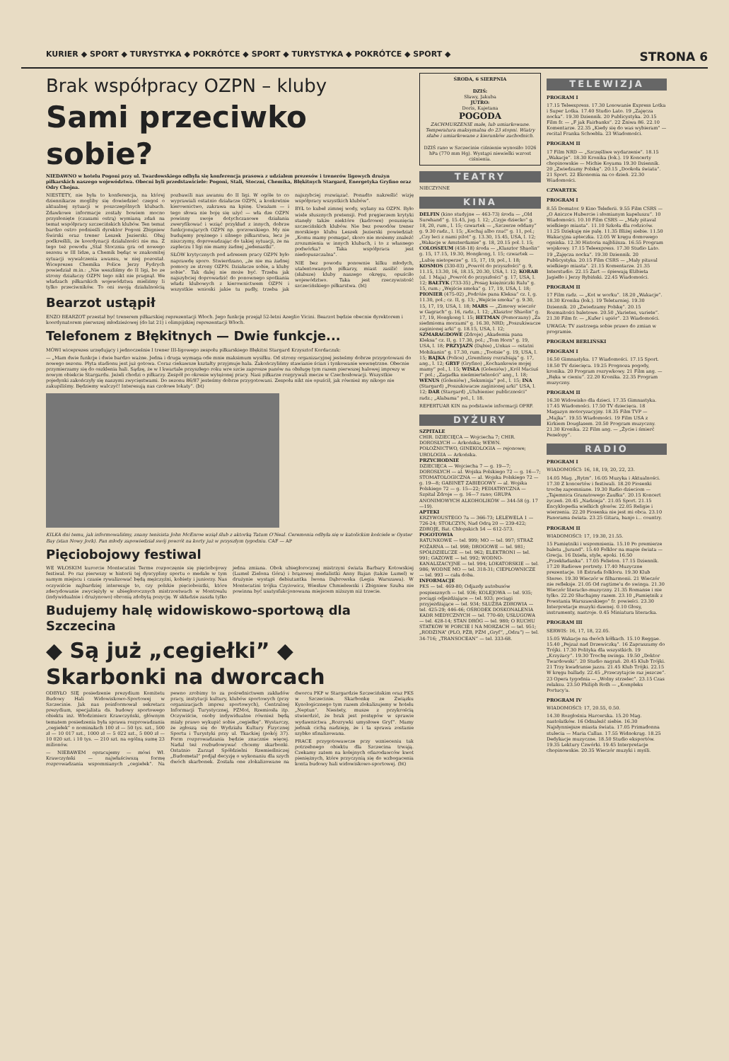KURIER ◆ SPORT ◆ TURYSTYKA ◆ POKRÓTCE ◆ SPORT ◆ TURYSTYKA ◆ POKRÓTCE ◆ SPORT ◆ STRONA 6
Brak współpracy OZPN – kluby
Sami przeciwko sobie?
NIEDAWNO w hotelu Pogoni przy ul. Twardowskiego odbyła się konferencja prasowa z udziałem prezesów i trenerów ligowych drużyn piłkarskich naszego województwa. Obecni byli przedstawiciele: Pogoni, Stali, Stoczni, Chemika, Błękitnych Stargard, Energetyka Gryfino oraz Odry Chojna.
NIESTETY, nie była to konferencja, na której dziennikarze mogliby się dowiedzieć czegoś o aktualnej sytuacji w poszczególnych klubach. Zdawkowe informacje zostały bowiem mocno przysłonięte (czasami ostrą) wymianą zdań na temat współpracy szczecińskich klubów. Ten temat bardzo ostro podnieśli dyrektor Pogoni Zbigniew Świrski oraz trener Leszek Jezierski. Obaj podkreślili, że koordynacji działalności nie ma. Z tego też powodu „Stal Stocznia gra od nowego sezonu w III lidze, a Chemik będąc w znakomitej sytuacji wywalczenia awansu, w niej pozostał. Wiceprezes Chemika Police Jerzy Fydrych powiedział m.in.: „Nie weszliśmy do II ligi, bo ze strony działaczy OZPN tego nikt nie pragnął. We władzach piłkarskich województwa mieliśmy li tylko przeciwników. To oni swoją działalnością pozbawili nas awansu do II ligi. W ogóle to co wyprawiali ostatnio działacze OZPN, a konkretnie kierownictwo, zakrawa na kpinę. Uważam — i tego słowa nie boję się użyć — wła dze OZPN powinny swoje dotychczasowe działania zweryfikować i wziąć przykład z innych, dobrze funkcjonujących OZPN np. gorzowskiego. My nie budujemy prężnego i silnego piłkarstwa, lecz je niszczymy, doprowadzając do takiej sytuacji, że na zapleczu I ligi nie mamy żadnej „jedenastki”.
SŁÓW krytycznych pod adresem pracy OZPN było naprawdę sporo. Stwierdzano, „że nie ma żadnej pomocy ze strony OZPN. Działacze sobie, a kluby sobie”. Tak dalej nie może być. Trzeba jak najszybciej doprowadzić do ponownego spotkania władz klubowych z kierownictwem OZPN i wszystkie wnioski jakie tu padły, trzeba jak najszybciej rozwiązać. Ponadto nakreślić wizję współpracy wszystkich klubów”.
BYŁ to kubeł zimnej wody, wylany na OZPN. Było wiele słusznych pretensji. Pod pręgierzem krytyki stanęły także niektóre (kadrowe) posunięcia szczecińskich klubów. Nie bez powodów trener morskiego klubu Leszek Jezierski powiedział: „Komu mamy pomagać, skoro nie możemy znaleźć zrozumienia w innych klubach, i to z własnego podwórka? Taka współpraca jest niedopuszczalna”.
NIE bez powodu ponownie kilku młodych, utalentowanych piłkarzy, miast zasilić inne (słabsze) kluby naszego okręgu, opuściło województwo. Taka jest rzeczywistość szczecińskiego piłkarstwa. (bt)
Bearzot ustąpił
ENZO BEARZOT przestał być trenerem piłkarskiej reprezentacji Włoch. Jego funkcję przejął 52-letni Azeglio Vicini. Bearzot będzie obecnie dyrektorem i koordynatorem pierwszej młodzieżowej (do lat 21) i olimpijskiej reprezentacji Włoch.
Telefonem z Błękitnych — Dwie funkcje...
MÓWI wiceprezes urzędujący i jednocześnie I trener III-ligowego zespołu piłkarskiego Błękitni Stargard Krzysztof Kordaczuk:
— „Mam dwie funkcje i dwie bardzo ważne. Jedna i druga wymaga ode mnie maksimum wysiłku. Od strony organizacyjnej jesteśmy dobrze przygotowani do nowego sezonu. Płyta stadionu jest już gotowa. Coraz ciekawsze kształty przyjmuje hala. Zakończyliśmy stawianie ścian i tynkowanie wewnętrzne. Obecnie przymierzamy się do oszklenia hali. Sądzę, że w I kwartale przyszłego roku wre szcie zaprosze panów na obsługę tym razem pierwszej halowej imprezy w nowym obiekcie Stargardu. Jeżeli chodzi o piłkarzy. Zespół po okresie wytężonej pracy. Nasi piłkarze rozgrywali mecze w Czechosłowacji. Wszystkie pojedynki zakończyły się naszymi zwycięstwami. Do sezonu 86/87 jesteśmy dobrze przygotowani. Zespołu nikt nie opuścił, jak również my nikogo nie zakupiliśmy. Będziemy walczyć! Interesują nas czołowe lokaty”. (bt)
KILKA dni temu, jak informowaliśmy, znany tenisista John McEnroe wziął ślub z aktorką Tatum O'Neal. Ceremonia odbyła się w katolickim kościele w Oyster Bay (stan Nowy Jork). Pan młody zapowiedział swój powrót na korty już w przyszłym tygodniu. CAF — AP
Pięciobojowy festiwal
WE WŁOSKIM kurorcie Montecatini Terme rozpoczęnie się pięciobojowy festiwal. Po raz pierwszy w historii tej dyscypliny sportu o medale w tym samym miejscu i czasie rywalizować będą mężczyźni, kobiety i juniorzy. Nas oczywiście najbardziej interesuje to, czy polskie pięcioboistki, które zdecydowanie zwyciężyły w ubiegłorocznych mistrzostwach w Montrealu (indywidualnie i drużynowo) obronią zdobytą pozycję. W składzie zaszła tylko jedna zmiana. Obok ubiegłorocznej mistrzyni świata Barbary Kotowskiej (Lumel Zielona Góra) i brązowej medalistki Anny Bajan (także Lumel) w drużynie wystąpi debiutantka Iwona Dąbrowska (Legia Warszawa). W Montecatini trójka Czyżowicz, Wiesław Chmielewski i Zbigniew Szuba nie powinna być usatysfakcjonowana miejscem niższym niż trzecie.
Budujemy halę widowiskowo-sportową dla Szczecina
◆ Są już „cegiełki” ◆ Skarbonki na dworcach
ODBYŁO SIĘ posiedzenie prezydium Komitetu Budowy Hali Widowiskowo-Sportowej w Szczecinie. Jak nas poinformował sekretarz prezydium, specjalista ds. budowy sportowego obiektu inż. Włodzimierz Krawczyński, głównym tematem posiedzenia była sprawa rozprowadzania „cegiełek” o nominałach 100 zł — 50 tys. szt., 500 zł — 10 017 szt., 1000 zł — 5 022 szt., 5 000 zł — 10 020 szt. i 10 tys. — 210 szt. na ogólną sumę 23 milionów.
— NIEBAWEM opracujemy — mówi Wł. Krawczyński — najwłaściwszą formę rozprowadzania wspomnianych „cegiełek”. Na pewno zrobimy to za pośrednictwem zakładów pracy, instytucji kultury, klubów sportowych (przy organizacjach imprez sportowych), Centralnej Informacji Turystycznej, PZMot, Rzemiosła itp. Oczywiście, osoby indywidualne również będą miały prawo wykupić sobie „cegiełkę”. Wystarczy, że zgłoszą się do Wydziału Kultury Fizycznej Sportu i Turystyki przy ul. Tkackiej (pokój 37). Form rozprowadzania będzie znacznie więcej. Nadal też rozbudowywać chcemy skarbonki. Ostatnio Zarząd Spółdzielni Rzemieślniczej „Budometal” podjął decyzję o wykonaniu dla szych dwóch skarbonek. Została one zlokalizowane na dworcu PKP w Stargardzie Szczecińskim oraz PKS w Szczecinie. Skarbonkę ze Związku Kynologicznego tym razem zlokalizujemy w hotelu „Neptun”. Niestety, musze z przykrością stwierdzić, że brak jest postępów w sprawie wydawnictwa „Rozrywki umysłowe Gryf”. Mamy jednak cichą nadzieję, że i ta sprawa zostanie szybko sfinalizowana.
PRACE przygotowawcze przy wznieceniu tak potrzebnego obiektu dla Szczecina trwają. Czekamy zatem na kolejnych ofiarodawców kwot pieniężnych, które przyczynią się do wzbogacenia konta budowy hali widowiskowo-sportowej. (bt)
ŚRODA, 6 SIERPNIA
DZIŚ:
Sławy, Jakuba
JUTRO:
Doris, Kajetana
POGODA
ZACHMURZENIE małe, lub umiarkowane. Temperatura maksymalna do 23 stopni. Wiatry słabe i umiarkowane z kierunków zachodnich.
DZIŚ rano w Szczecinie ciśnienie wynosiło 1026 hPa (770 mm Hg). Wystąpi niewielki wzrost ciśnienia.
TEATRY
NIECZYNNE
KINA
DELFIN (kino studyjne — 463-73) środa — „Old Surehand” g. 15.45, jug. l. 12; „Czyje dziecko” g. 18, 20, rum., l. 15; czwartek — „Szczerze oddany” g. 9.30 radz., l. 15; „Kochaj albo rzuć” g. 11, pol.; „Czy leci z nami pilot” g. 13.30, 15.45, USA, l. 12; „Wakacje w Amsterdamie” g. 18, 20.15 pol. l. 15; COLOSSEUM (458-18) środa — „Klasztor Shaolin” g. 15, 17.15, 19.30, Hongkong, l. 15; czwartek — „Lubię nietoperze” g. 15, 17, 19, pol., l. 18; KOSMOS (330-03) „Powrót do przyszłości” g. 9, 11.15, 13.30, 16, 18.15, 20.30, USA, l. 12; KORAB (ul. 1 Maja) „Powrót do przyszłości” g. 17, USA, l. 12; BAŁTYK (733-35) „Posag księżniczki Ralu” g. 15, rum.; „Wejście smoka” g. 17, 19, USA, l. 18; PIONIER (475-02) „Podróże pana Kleksa” cz. I, g. 11.30, pol.; cz. II, g. 13; „Wejście smoka” g. 9.30, 15, 17, 19, USA, l. 18; MARS — „Zimowy wieczór w Gagrach” g. 16, radz., l. 12; „Klasztor Shaolin” g. 17, 19, Hongkong l. 15; HETMAN (Pomorzany) „Za siedmioma morzami” g. 16.30, NRD; „Poszukiwacze zaginionej arki” g. 18.15, USA, l. 12; SZMARAGDOWE (Zdroje) „Akademia pana Kleksa” cz. II, g. 17.30, pol.; „Tom Horn” g. 19, USA, l. 18; PRZYJAŹŃ (Dąbie) „Unkas — ostatni Mohikanin” g. 17.30, rum.; „Tootsie” g. 19, USA, l. 15; BAJKA (Police) „Gremlinsy rozrabiają” g. 17, ang., l. 12; GRYF (Gryfino) „Kochankowie mojej mamy” pol., l. 15; WISŁA (Goleniów) „Król Maciuś I” pol.; „Zagadka nieśmiertelności” ang., l. 18; WENUS (Goleniów) „Seksmisja” pol., l. 15; INA (Stargard) „Poszukiwacze zaginionej arki” USA, l. 12; DAR (Stargard) „Ulubieniec publiczności” radz.; „Alabama” pol., l. 18.
REPERTUAR KIN na podstawie informacji OPRF.
DYŻURY
SZPITALE
CHIR. DZIECIĘCA — Wojciecha 7; CHIR. DOROSŁYCH — Arkońska; WEWN. POŁOŻNICTWO, GINEKOLOGIA — rejonowe; UROLOGIA — Arkońska.
PRZYCHODNIE
DZIECIĘCA — Wojciecha 7 — g. 19—7; DOROSŁYCH — al. Wojska Polskiego 72 — g. 16—7; STOMATOLOGICZNA — al. Wojska Polskiego 72 — g. 19—8; GABINET ZABIEGOWY — al. Wojska Polskiego 72 — g. 15—22; PEDIATRYCZNA — Szpital Zdroje — g. 16—7 rano; GRUPA ANONIMOWYCH ALKOHOLIKÓW — 344-58 (g. 17—19).
APTEKI
KRZYWOUSTEGO 7a — 366-73; LELEWELA 1 — 726-24; STOŁCZYN, Nad Odrą 20 — 239-422; ZDROJE, Bat. Chłopskich 54 — 612-573.
POGOTOWIA
RATUNKOWE — tel. 999; MO — tel. 997; STRAŻ POŻARNA — tel. 998; DROGOWE — tel. 981; SPÓŁDZIELCZE — tel. 962; ELEKTRONI — tel. 991; GAZOWE — tel. 992; WODNO-KANALIZACYJNE — tel. 994; LOKATORSKIE — tel. 986; WODNE MO — tel. 318-31; CIEPŁOWNICZE — tel. 993 — cała doba.
INFORMACJE
PKS — tel. 469-80; Odjazdy autobusów pospiesznych — tel. 936; KOLEJOWA — tel. 935; pociągi odjeżdżające — tel. 933; pociągi przyjeżdżające — tel. 934; SŁUŻBA ZDROWIA — tel. 425-29; 446-46; OŚRODEK DOSKONALENIA KADR MEDYCZNYCH — tel. 770-60; USŁUGOWA — tel. 428-14; STAN DRÓG — tel. 980; O RUCHU STATKÓW W PORCIE I NA MORZACH — tel. 951; „RODZINA” (PLO, PŻB, PŻM „Gryf”, „Odra”) — tel. 34-716; „TRANSOCEAN” — tel. 333-68.
TELEWIZJA
PROGRAM I
17.15 Teleexpress. 17.30 Losowanie Express Lotka i Super Lotka. 17.40 Studio Lato. 19 „Zajęcza nocka”. 19.30 Dziennik. 20 Publicystyka. 20.15 Film fr. — „F jak Fairbanks”. 22 Żniwa 86. 22.10 Komentarze. 22.35 „Kiedy się do was wybieram” — recital Franka Schoebla. 23 Wiadomości.
PROGRAM II
17 Film NRD — „Szczęśliwe wydarzenie”. 18.15 „Wakacje”. 18.30 Kronika (łok.). 19 Koncerty chopinowskie — Michie Koyama 19.30 Dziennik. 20 „Zwiedzamy Polskę”. 20.15 „Dookoła świata”. 21 Sport. 22 Ekonomia na co dzień. 22.30 Wiadomości.
CZWARTEK
PROGRAM I
8.55 Domator. 9 Kino Teleferii. 9.55 Film CSRS — „O Aniczce Hubercie i słomianym kapeluszu”. 10 Wiadomości. 10.10 Film CSRS — „Mały pitaval wielkiego miasta”. 11.10 Szkoła dla rodziców. 11.25 Dziękuję nie palę. 11.35 Bliżej siebie. 11.50 Wakacyjna apteczka. 12.05 W kręgu domowego ogniska. 12.30 Historia najbliższa. 16.55 Program wojskowy. 17.15 Teleexpress. 17.30 Studio Lato. 19 „Zajęcza nocka”. 19.30 Dziennik. 20 Publicystyka. 20.15 Film CSRS — „Mały pitaval wielkiego miasta”. 21.15 Komentarze. 21.35 Interstudio. 22.15 Żart — śpiewają Elżbieta Jagiełło i Jerzy Rybiński. 22.45 Wiadomości.
PROGRAM II
17 Film radz. — „Kot w worku”. 18.20 „Wakacje”. 18.30 Kronika (łok.). 19 Teleturniej. 19.30 Dziennik. 20 „Zwiedzamy Polskę”. 20.15 Rozmaitości baletowe. 20.50 „Varietes, variete”. 21.30 Film fr. — „Kufer i upiór”. 23 Wiadomości.
UWAGA: TV zastrzega sobie prawo do zmian w programie.
PROGRAM BERLIŃSKI
PROGRAM I
16.50 Gimnastyka. 17 Wiadomości. 17.15 Sport. 18.50 TV dziecięca. 19.25 Prognoza pogody, kronika. 20 Program rozrywkowy. 21 Film ang. — „Ręka w cieniu”. 22.20 Kronika. 22.35 Program muzyczny.
PROGRAM II
16.30 Widowisko dla dzieci. 17.35 Gimnastyka. 17.45 Wiadomości. 17.50 TV dziecięca. 18 Magazyn motoryzacyjny. 18.35 Film TVP — „Majka”. 19.55 Wiadomości. 19 Film USA z Kirkiem Douglasem. 20.50 Program muzyczny. 21.30 Kronika. 22 Film ang. — „Życie i śmierć Penelopy”.
RADIO
PROGRAM I
WIADOMOŚCI: 16, 18, 19, 20, 22, 23.
14.05 Mag. „Rytm”. 16.05 Muzyka i Aktualności. 17.30 Z koncertów i festiwali. 18.20 Piosenki trochę zapomniane. 19.30 Radio dzieciom — „Tajemnica Granatowego Zaułka”. 20.15 Koncert życzeń. 20.45 „Nadzieja”. 21.05 Sport. 21.15 Encyklopedia wielkich głosów. 22.05 Religie i wierzenia. 22.20 Piosenka nie jest mi obca. 23.10 Panorama świata. 23.25 Gitara, banjo i... country.
PROGRAM II
WIADOMOŚCI: 17, 19.30, 21.55.
15 Pamiętniki i wspomnienia. 15.10 Po premierze baletu „Jurand”. 15.40 Folklor na mapie świata — Grecja. 16 Dzieła, style, epoki. 16.50 „Przekładanka”. 17.05 Felieton. 17.15 Dziennik. 17.20 Radiowe portrety. 17.40 Muzyczne prezentacje. 18 Estrada folkloru. 19.30 Klub Stereo. 19.30 Wieczór w filharmonii. 21 Wieczór nie refleksje. 21.05 Od ragtime'u do swinga. 21.30 Wieczór literacko-muzyczny. 21.35 Romanse i nie tylko. 22.20 Słuchajmy razem. 23.10 „Pamiętnik z Powstania Warszawskiego” fr. powieści. 23.30 Interpretacje muzyki dawnej. 0.10 Głosy, instrumenty, nastroje. 0.45 Miniatura literacka.
PROGRAM III
SERWIS: 16, 17, 18, 22.05.
15.05 Wakacje na dwóch kółkach. 15.10 Reggae. 15.40 „Pejzaż nad Drzewiczką”. 16 Zapraszamy do Trójki. 17.30 Polityka dla wszystkich. 19 „Krzyżacy”. 19.30 Trochę swinga. 19.50 „Doktor Twardowski”. 20 Studio nagrań. 20.45 Klub Trójki. 21 Trzy kwadranse jazzu. 21.45 Klub Trójki. 22.15 W kręgu ballady. 22.45 „Przeczytajcie raz jeszcze”. 23 Opera tygodnia — „Wolny strzelec”. 23.15 Czas relaksu. 23.50 Philiph Roth — „Kompleks Portucy'a.
PROGRAM IV
WIADOMOŚCI: 17, 20.55, 0.50.
14.30 Rozgłośnia Harcerska. 15.20 Mag. nastolatków. 16 Odnaleźć siebie. 16.30 Najsłynniejsze miasta świata. 17.05 Primadonna stulecia — Maria Callas. 17.55 Widnokrąg. 18.25 Dedykacje muzyczne. 18.50 Studio eksportów. 19.35 Lektury Czwórki. 19.45 Interpretacje chopinowskie. 20.35 Wieczór muzyki i myśli.